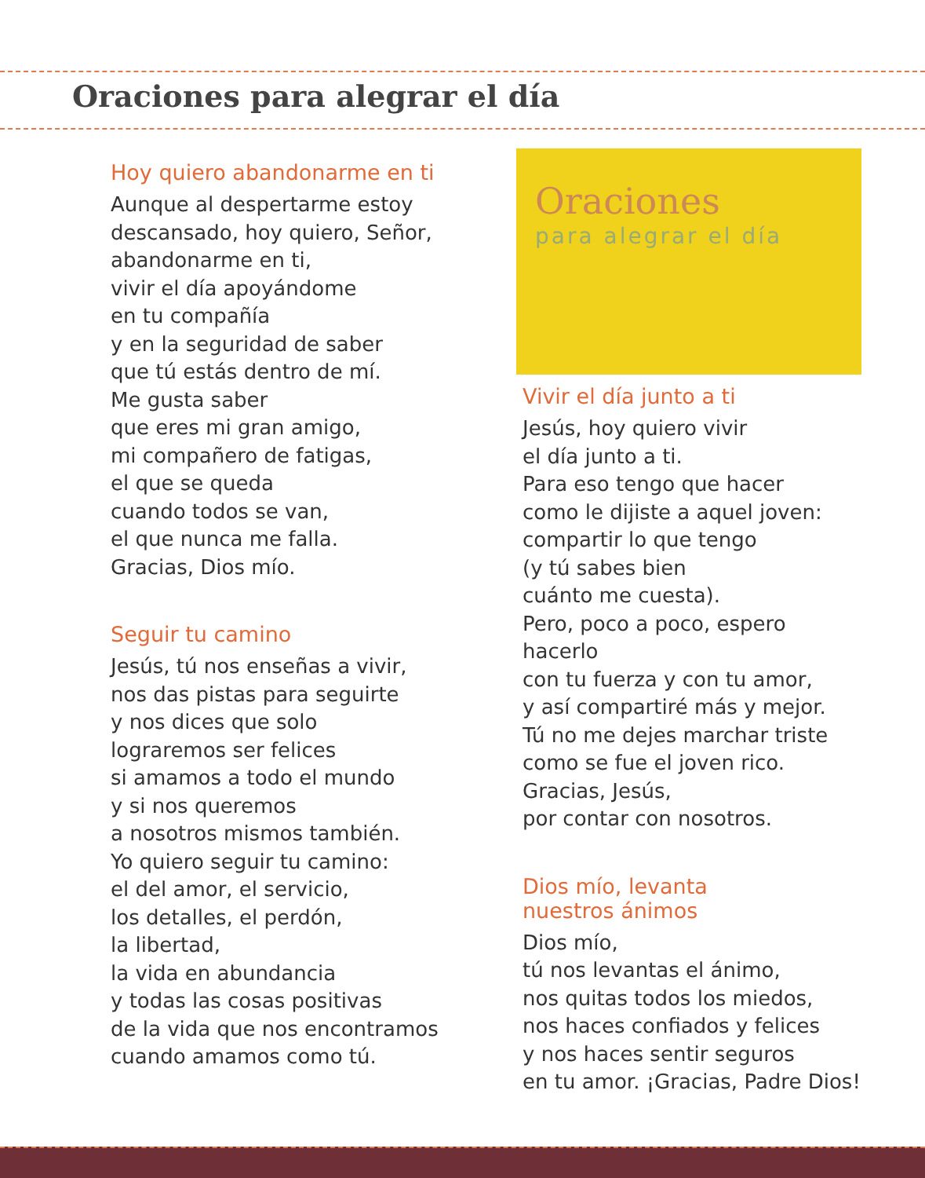Oraciones para alegrar el día
Hoy quiero abandonarme en ti
Aunque al despertarme estoy
descansado, hoy quiero, Señor,
abandonarme en ti,
vivir el día apoyándome
en tu compañía
y en la seguridad de saber
que tú estás dentro de mí.
Me gusta saber
que eres mi gran amigo,
mi compañero de fatigas,
el que se queda
cuando todos se van,
el que nunca me falla.
Gracias, Dios mío.
Seguir tu camino
Jesús, tú nos enseñas a vivir,
nos das pistas para seguirte
y nos dices que solo
lograremos ser felices
si amamos a todo el mundo
y si nos queremos
a nosotros mismos también.
Yo quiero seguir tu camino:
el del amor, el servicio,
los detalles, el perdón,
la libertad,
la vida en abundancia
y todas las cosas positivas
de la vida que nos encontramos
cuando amamos como tú.
Oraciones
para alegrar el día
Vivir el día junto a ti
Jesús, hoy quiero vivir
el día junto a ti.
Para eso tengo que hacer
como le dijiste a aquel joven:
compartir lo que tengo
(y tú sabes bien
cuánto me cuesta).
Pero, poco a poco, espero hacerlo
con tu fuerza y con tu amor,
y así compartiré más y mejor.
Tú no me dejes marchar triste
como se fue el joven rico.
Gracias, Jesús,
por contar con nosotros.
Dios mío, levanta
nuestros ánimos
Dios mío,
tú nos levantas el ánimo,
nos quitas todos los miedos,
nos haces confiados y felices
y nos haces sentir seguros
en tu amor. ¡Gracias, Padre Dios!